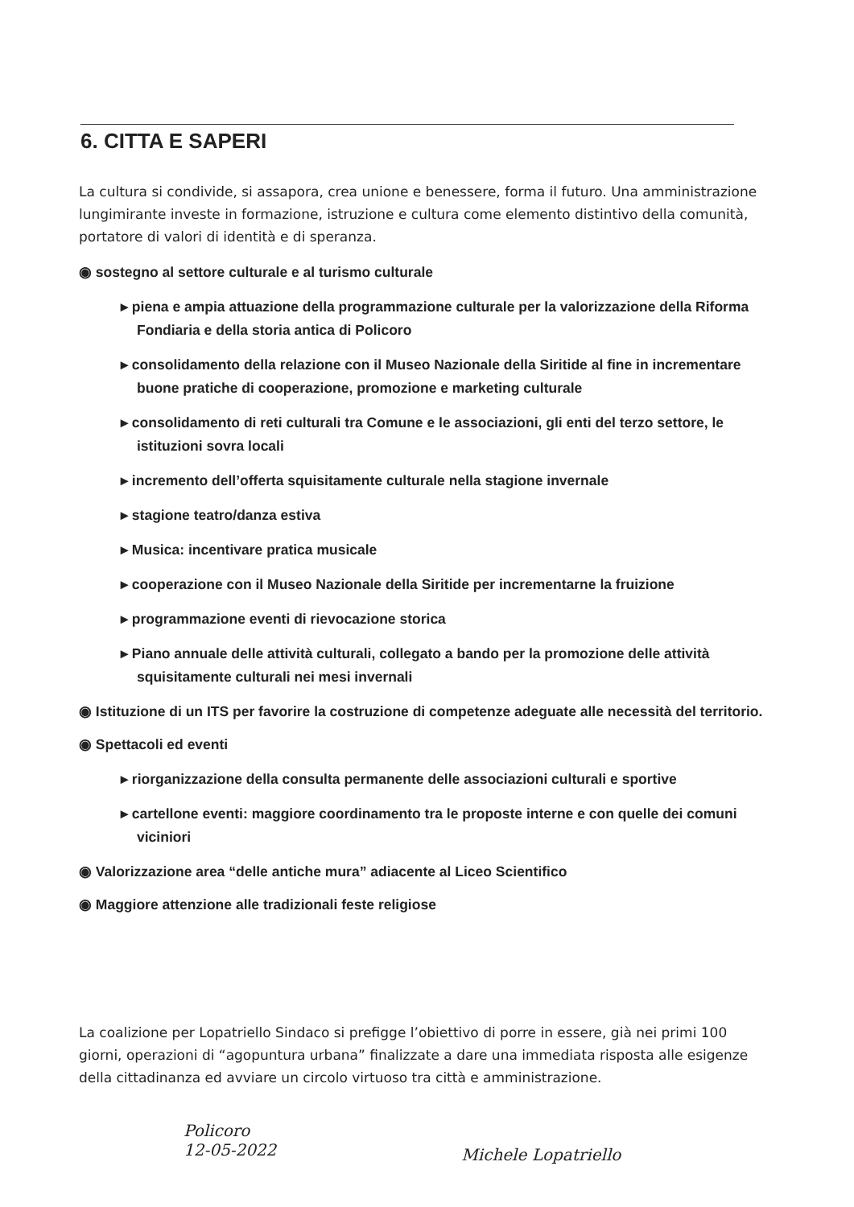6. CITTA E SAPERI
La cultura si condivide, si assapora, crea unione e benessere, forma il futuro. Una amministrazione lungimirante investe in formazione, istruzione e cultura come elemento distintivo della comunità, portatore di valori di identità e di speranza.
◉ sostegno al settore culturale e al turismo culturale
▸ piena e ampia attuazione della programmazione culturale per la valorizzazione della Riforma Fondiaria e della storia antica di Policoro
▸ consolidamento della relazione con il Museo Nazionale della Siritide al fine in incrementare buone pratiche di cooperazione, promozione e marketing culturale
▸ consolidamento di reti culturali tra Comune e le associazioni, gli enti del terzo settore, le istituzioni sovra locali
▸ incremento dell’offerta squisitamente culturale nella stagione invernale
▸ stagione teatro/danza estiva
▸ Musica: incentivare pratica musicale
▸ cooperazione con il Museo Nazionale della Siritide per incrementarne la fruizione
▸ programmazione eventi di rievocazione storica
▸ Piano annuale delle attività culturali, collegato a bando per la promozione delle attività squisitamente culturali nei mesi invernali
◉ Istituzione di un ITS per favorire la costruzione di competenze adeguate alle necessità del territorio.
◉ Spettacoli ed eventi
▸ riorganizzazione della consulta permanente delle associazioni culturali e sportive
▸ cartellone eventi: maggiore coordinamento tra le proposte interne e con quelle dei comuni viciniori
◉ Valorizzazione area “delle antiche mura” adiacente al Liceo Scientifico
◉ Maggiore attenzione alle tradizionali feste religiose
La coalizione per Lopatriello Sindaco si prefigge l’obiettivo di porre in essere, già nei primi 100 giorni, operazioni di “agopuntura urbana” finalizzate a dare una immediata risposta alle esigenze della cittadinanza ed avviare un circolo virtuoso tra città e amministrazione.
Policoro
12-05-2022
Michele Lopatriello